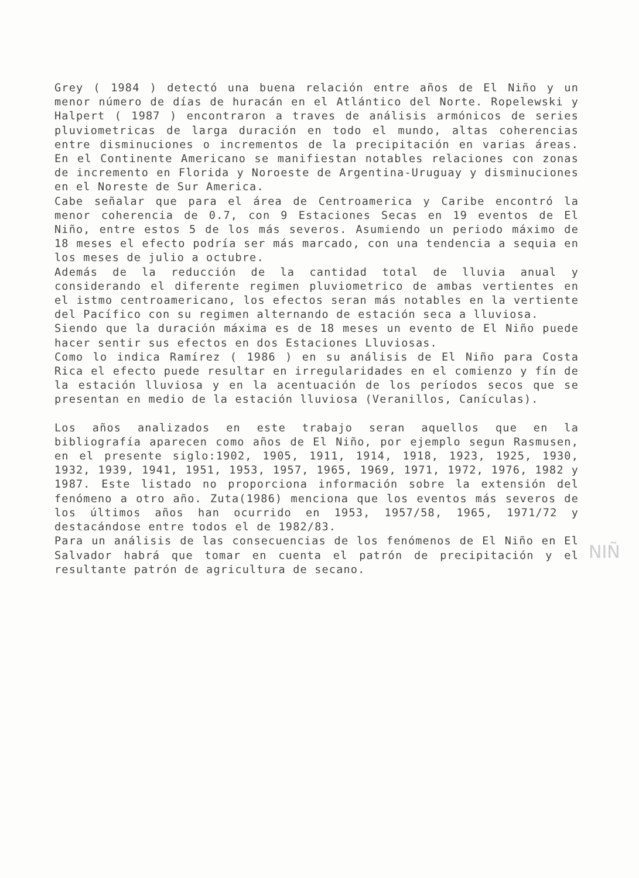Grey ( 1984 ) detectó una buena relación entre años de El Niño y un menor número de días de huracán en el Atlántico del Norte. Ropelewski y Halpert ( 1987 ) encontraron a traves de análisis armónicos de series pluviometricas de larga duración en todo el mundo, altas coherencias entre disminuciones o incrementos de la precipitación en varias áreas. En el Continente Americano se manifiestan notables relaciones con zonas de incremento en Florida y Noroeste de Argentina-Uruguay y disminuciones en el Noreste de Sur America.
Cabe señalar que para el área de Centroamerica y Caribe encontró la menor coherencia de 0.7, con 9 Estaciones Secas en 19 eventos de El Niño, entre estos 5 de los más severos. Asumiendo un periodo máximo de 18 meses el efecto podría ser más marcado, con una tendencia a sequia en los meses de julio a octubre.
Además de la reducción de la cantidad total de lluvia anual y considerando el diferente regimen pluviometrico de ambas vertientes en el istmo centroamericano, los efectos seran más notables en la vertiente del Pacífico con su regimen alternando de estación seca a lluviosa.
Siendo que la duración máxima es de 18 meses un evento de El Niño puede hacer sentir sus efectos en dos Estaciones Lluviosas.
Como lo indica Ramírez ( 1986 ) en su análisis de El Niño para Costa Rica el efecto puede resultar en irregularidades en el comienzo y fín de la estación lluviosa y en la acentuación de los períodos secos que se presentan en medio de la estación lluviosa (Veranillos, Canículas).
Los años analizados en este trabajo seran aquellos que en la bibliografía aparecen como años de El Niño, por ejemplo segun Rasmusen, en el presente siglo:1902, 1905, 1911, 1914, 1918, 1923, 1925, 1930, 1932, 1939, 1941, 1951, 1953, 1957, 1965, 1969, 1971, 1972, 1976, 1982 y 1987. Este listado no proporciona información sobre la extensión del fenómeno a otro año. Zuta(1986) menciona que los eventos más severos de los últimos años han ocurrido en 1953, 1957/58, 1965, 1971/72 y destacándose entre todos el de 1982/83.
Para un análisis de las consecuencias de los fenómenos de El Niño en El Salvador habrá que tomar en cuenta el patrón de precipitación y el resultante patrón de agricultura de secano.
NIÑ